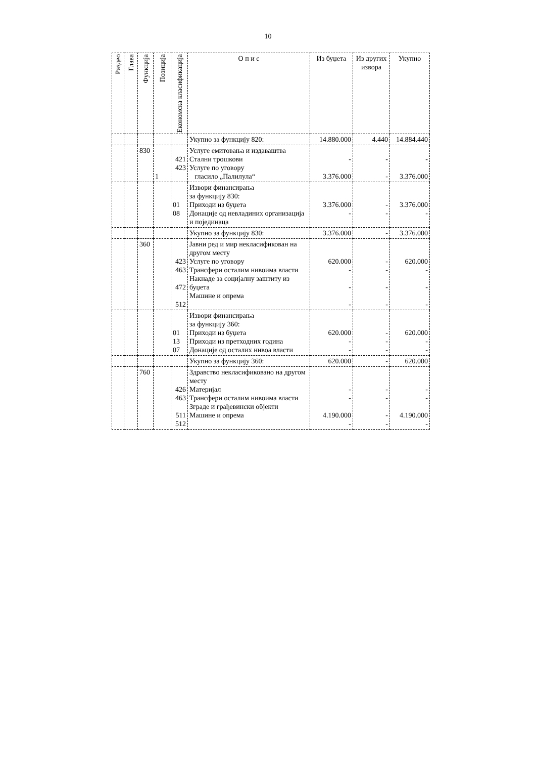10
| Раздео | Глава | Функција | Позиција | Економска класификација | О п и с | Из буџета | Из других извора | Укупно |
| --- | --- | --- | --- | --- | --- | --- | --- | --- |
| | | | | | Укупно за функцију 820: | 14.880.000 | 4.440 | 14.884.440 |
| | | 830 | 1 | 421 423 | Услуге емитовања и издаваштва Стални трошкови Услуге по уговору гласило „Палилула“ | - 3.376.000 | - - | - 3.376.000 |
| | | | | 01 08 | Извори финансирања за функцију 830: Приходи из буџета Донације од невладиних организација и појединаца | 3.376.000 - | - - | 3.376.000 - |
| | | | | | Укупно за функцију 830: | 3.376.000 | - | 3.376.000 |
| | | 360 | | 423 463 472 512 | Јавни ред и мир некласификован на другом месту Услуге по уговору Трансфери осталим нивоима власти Накнаде за социјалну заштиту из буџета Машине и опрема | 620.000 - - - | - - - - | 620.000 - - - |
| | | | | 01 13 07 | Извори финансирања за функцију 360: Приходи из буџета Приходи из претходних година Донације од осталих нивоа власти | 620.000 - - | - - - | 620.000 - - |
| | | | | | Укупно за функцију 360: | 620.000 | - | 620.000 |
| | | 760 | | 426 463 511 512 | Здравство некласификовано на другом месту Материјал Трансфери осталим нивоима власти Зграде и грађевински објекти Машине и опрема | - - 4.190.000 - | - - - - | - - 4.190.000 - |